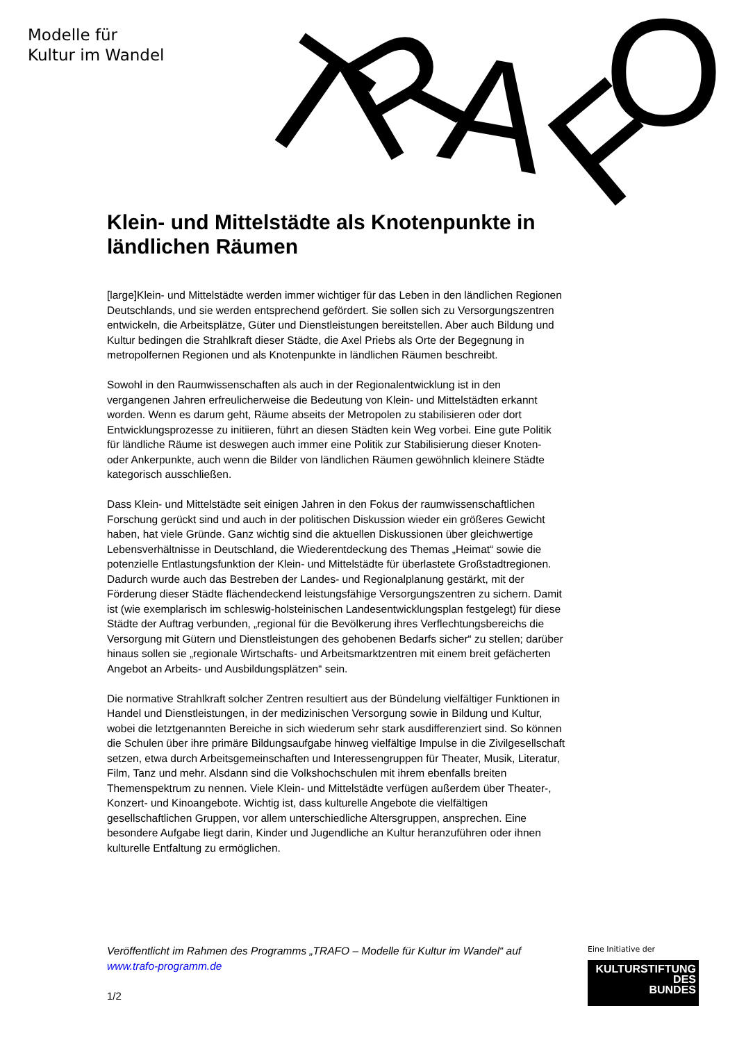Modelle für
Kultur im Wandel
T
R
A
F
O
Klein- und Mittelstädte als Knotenpunkte in ländlichen Räumen
[large]Klein- und Mittelstädte werden immer wichtiger für das Leben in den ländlichen Regionen Deutschlands, und sie werden entsprechend gefördert. Sie sollen sich zu Versorgungszentren entwickeln, die Arbeitsplätze, Güter und Dienstleistungen bereitstellen. Aber auch Bildung und Kultur bedingen die Strahlkraft dieser Städte, die Axel Priebs als Orte der Begegnung in metropolfernen Regionen und als Knotenpunkte in ländlichen Räumen beschreibt.
Sowohl in den Raumwissenschaften als auch in der Regionalentwicklung ist in den vergangenen Jahren erfreulicherweise die Bedeutung von Klein- und Mittelstädten erkannt worden. Wenn es darum geht, Räume abseits der Metropolen zu stabilisieren oder dort Entwicklungsprozesse zu initiieren, führt an diesen Städten kein Weg vorbei. Eine gute Politik für ländliche Räume ist deswegen auch immer eine Politik zur Stabilisierung dieser Knoten- oder Ankerpunkte, auch wenn die Bilder von ländlichen Räumen gewöhnlich kleinere Städte kategorisch ausschließen.
Dass Klein- und Mittelstädte seit einigen Jahren in den Fokus der raumwissenschaftlichen Forschung gerückt sind und auch in der politischen Diskussion wieder ein größeres Gewicht haben, hat viele Gründe. Ganz wichtig sind die aktuellen Diskussionen über gleichwertige Lebensverhältnisse in Deutschland, die Wiederentdeckung des Themas „Heimat“ sowie die potenzielle Entlastungsfunktion der Klein- und Mittelstädte für überlastete Großstadtregionen. Dadurch wurde auch das Bestreben der Landes- und Regionalplanung gestärkt, mit der Förderung dieser Städte flächendeckend leistungsfähige Versorgungszentren zu sichern. Damit ist (wie exemplarisch im schleswig-holsteinischen Landesentwicklungsplan festgelegt) für diese Städte der Auftrag verbunden, „regional für die Bevölkerung ihres Verflechtungsbereichs die Versorgung mit Gütern und Dienstleistungen des gehobenen Bedarfs sicher“ zu stellen; darüber hinaus sollen sie „regionale Wirtschafts- und Arbeitsmarktzentren mit einem breit gefächerten Angebot an Arbeits- und Ausbildungsplätzen“ sein.
Die normative Strahlkraft solcher Zentren resultiert aus der Bündelung vielfältiger Funktionen in Handel und Dienstleistungen, in der medizinischen Versorgung sowie in Bildung und Kultur, wobei die letztgenannten Bereiche in sich wiederum sehr stark ausdifferenziert sind. So können die Schulen über ihre primäre Bildungsaufgabe hinweg vielfältige Impulse in die Zivilgesellschaft setzen, etwa durch Arbeitsgemeinschaften und Interessengruppen für Theater, Musik, Literatur, Film, Tanz und mehr. Alsdann sind die Volkshochschulen mit ihrem ebenfalls breiten Themenspektrum zu nennen. Viele Klein- und Mittelstädte verfügen außerdem über Theater-, Konzert- und Kinoangebote. Wichtig ist, dass kulturelle Angebote die vielfältigen gesellschaftlichen Gruppen, vor allem unterschiedliche Altersgruppen, ansprechen. Eine besondere Aufgabe liegt darin, Kinder und Jugendliche an Kultur heranzuführen oder ihnen kulturelle Entfaltung zu ermöglichen.
Veröffentlicht im Rahmen des Programms „TRAFO – Modelle für Kultur im Wandel“ auf www.trafo-programm.de
1/2
Eine Initiative der
KULTURSTIFTUNG
DES
BUNDES